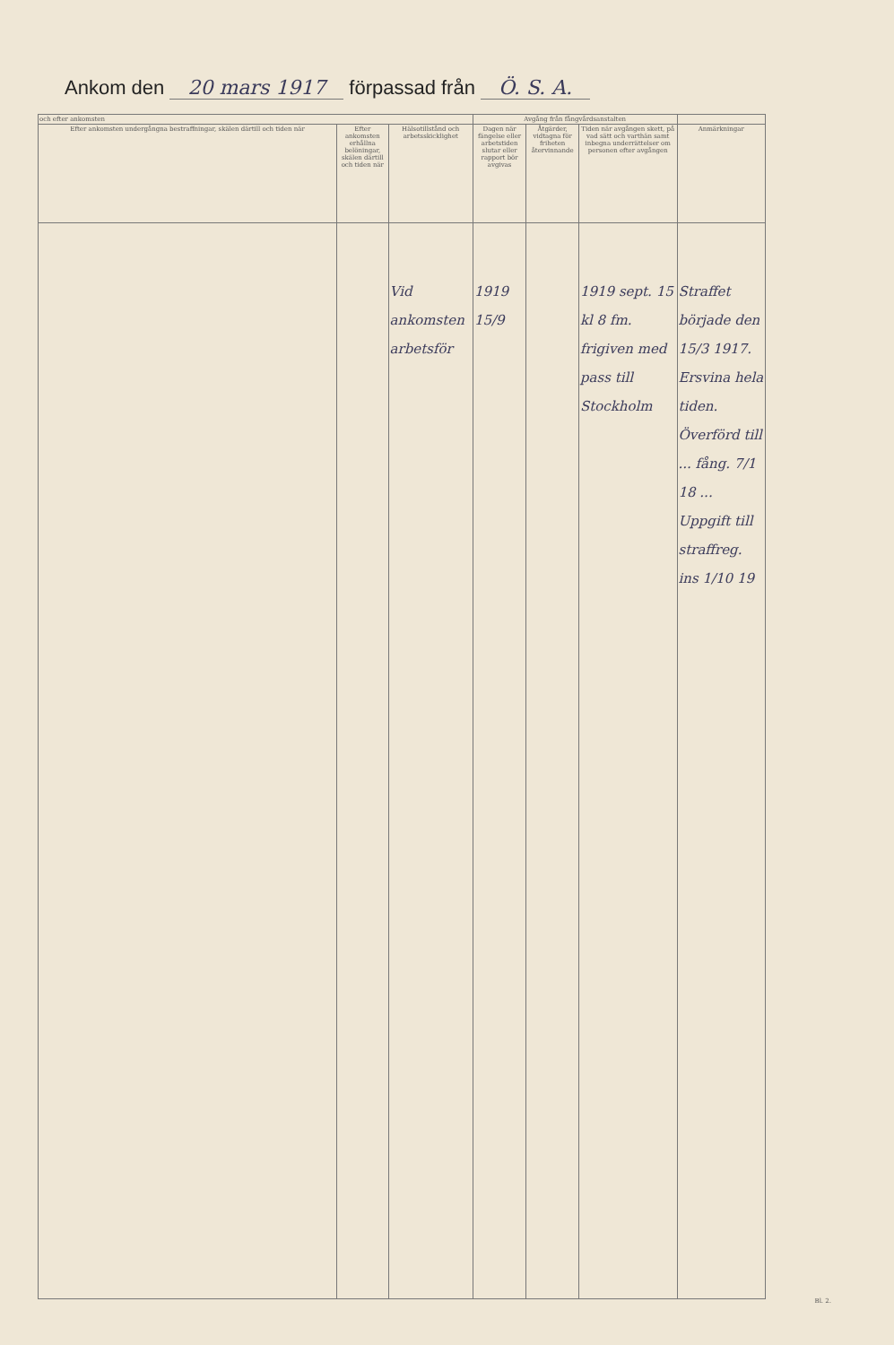Ankom den 20 mars 1917 förpassad från Ö. S. A.
| och efter ankomsten | | | Avgång från fångvårdsanstalten | | | |
| --- | --- | --- | --- | --- | --- | --- |
| Efter ankomsten undergångna bestraffningar, skälen därtill och tiden när | Efter ankomsten erhållna belöningar, skälen därtill och tiden när | Hälsotillstånd och arbetsskicklighet | Dagen när fängelse eller arbetstiden slutar eller rapport bör avgivas | Åtgärder, vidtagna för friheten återvinnande | Tiden när avgången skett, på vad sätt och varthän samt inbegna underrättelser om personen efter avgången | Anmärkningar |
| | | Vid ankomsten arbetsför | 1919 15/9 | | 1919 sept. 15 kl 8 fm. frigiven med pass till Stockholm | Straffet började den 15/3 1917. Ersvina hela tiden. Överförd till ... fång. 7/1 18 ... Uppgift till straffreg. ins 1/10 19 |
Bl. 2.